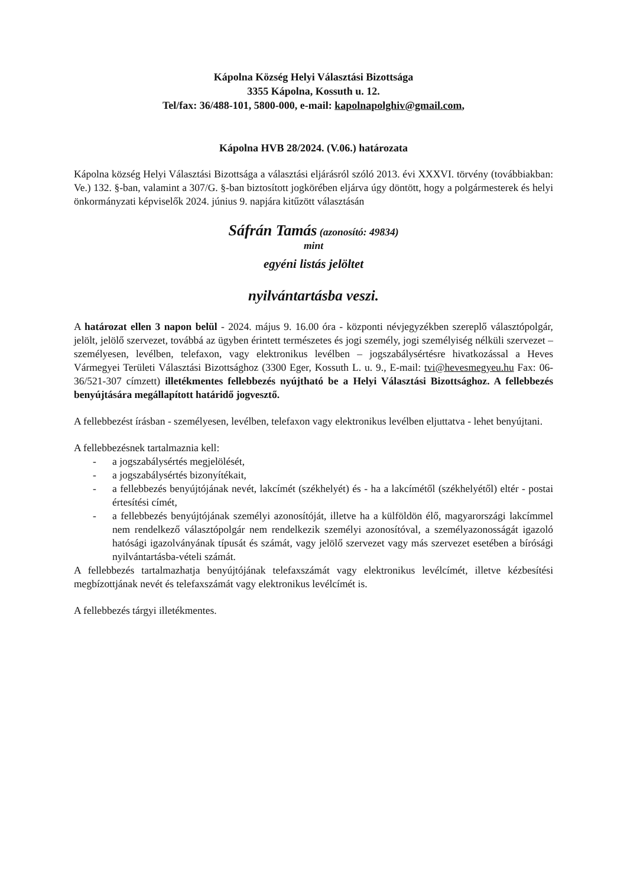Kápolna Község Helyi Választási Bizottsága
3355 Kápolna, Kossuth u. 12.
Tel/fax: 36/488-101, 5800-000, e-mail: kapolnapolghiv@gmail.com,
Kápolna HVB 28/2024. (V.06.) határozata
Kápolna község Helyi Választási Bizottsága a választási eljárásról szóló 2013. évi XXXVI. törvény (továbbiakban: Ve.) 132. §-ban, valamint a 307/G. §-ban biztosított jogkörében eljárva úgy döntött, hogy a polgármesterek és helyi önkormányzati képviselők 2024. június 9. napjára kitűzött választásán
Sáfrán Tamás (azonosító: 49834)
mint
egyéni listás jelöltet
nyilvántartásba veszi.
A határozat ellen 3 napon belül - 2024. május 9. 16.00 óra - központi névjegyzékben szereplő választópolgár, jelölt, jelölő szervezet, továbbá az ügyben érintett természetes és jogi személy, jogi személyiség nélküli szervezet – személyesen, levélben, telefaxon, vagy elektronikus levélben – jogszabálysértésre hivatkozással a Heves Vármegyei Területi Választási Bizottsághoz (3300 Eger, Kossuth L. u. 9., E-mail: tvi@hevesmegyeu.hu Fax: 06-36/521-307 címzett) illetékmentes fellebbezés nyújtható be a Helyi Választási Bizottsághoz. A fellebbezés benyújtására megállapított határidő jogvesztő.
A fellebbezést írásban - személyesen, levélben, telefaxon vagy elektronikus levélben eljuttatva - lehet benyújtani.
A fellebbezésnek tartalmaznia kell:
- a jogszabálysértés megjelölését,
- a jogszabálysértés bizonyítékait,
- a fellebbezés benyújtójának nevét, lakcímét (székhelyét) és - ha a lakcímétől (székhelyétől) eltér - postai értesítési címét,
- a fellebbezés benyújtójának személyi azonosítóját, illetve ha a külföldön élő, magyarországi lakcímmel nem rendelkező választópolgár nem rendelkezik személyi azonosítóval, a személyazonosságát igazoló hatósági igazolványának típusát és számát, vagy jelölő szervezet vagy más szervezet esetében a bírósági nyilvántartásba-vételi számát.
A fellebbezés tartalmazhatja benyújtójának telefaxszámát vagy elektronikus levélcímét, illetve kézbesítési megbízottjának nevét és telefaxszámát vagy elektronikus levélcímét is.
A fellebbezés tárgyi illetékmentes.